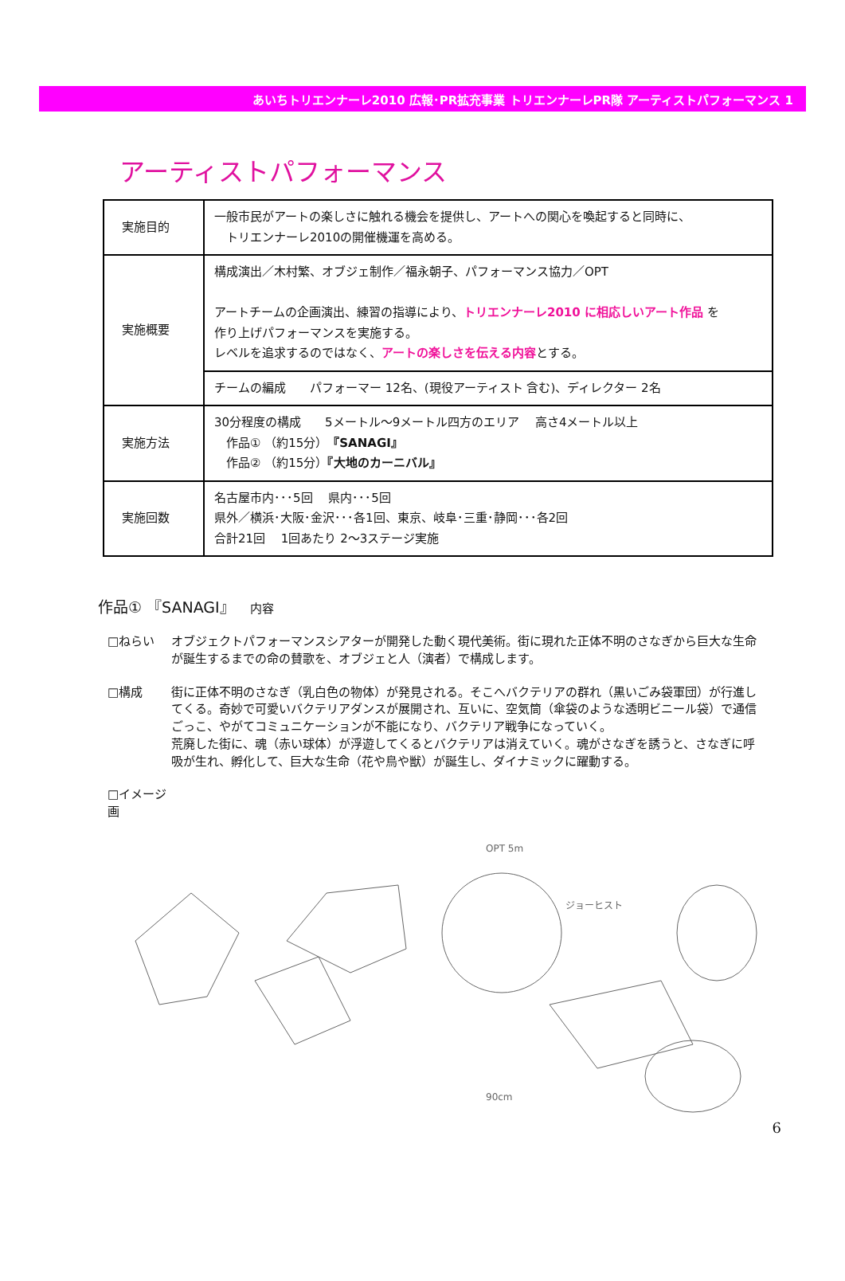あいちトリエンナーレ2010 広報･PR拡充事業 トリエンナーレPR隊 アーティストパフォーマンス 1
アーティストパフォーマンス
| 実施目的 | 一般市民がアートの楽しさに触れる機会を提供し、アートへの関心を喚起すると同時に、 トリエンナーレ2010の開催機運を高める。 |
| 実施概要 | 構成演出／木村繁、オブジェ制作／福永朝子、パフォーマンス協力／OPT アートチームの企画演出、練習の指導により、 トリエンナーレ2010 に相応しいアート作品 を 作り上げパフォーマンスを実施する。 レベルを追求するのではなく、 アートの楽しさを伝える内容 とする。 |
| | チームの編成 パフォーマー 12名、(現役アーティスト 含む)、ディレクター 2名 |
| 実施方法 | 30分程度の構成 5メートル～9メートル四方のエリア 高さ4メートル以上 作品① （約15分） 『SANAGI』 作品② （約15分） 『大地のカーニバル』 |
| 実施回数 | 名古屋市内･･･5回 県内･･･5回 県外／横浜･大阪･金沢･･･各1回、東京、岐阜･三重･静岡･･･各2回 合計21回 1回あたり 2～3ステージ実施 |
作品① 『SANAGI』　内容
□ねらい オブジェクトパフォーマンスシアターが開発した動く現代美術。街に現れた正体不明のさなぎから巨大な生命が誕生するまでの命の賛歌を、オブジェと人（演者）で構成します。
□構成 街に正体不明のさなぎ（乳白色の物体）が発見される。そこへバクテリアの群れ（黒いごみ袋軍団）が行進してくる。奇妙で可愛いバクテリアダンスが展開され、互いに、空気筒（傘袋のような透明ビニール袋）で通信ごっこ、やがてコミュニケーションが不能になり、バクテリア戦争になっていく。
荒廃した街に、魂（赤い球体）が浮遊してくるとバクテリアは消えていく。魂がさなぎを誘うと、さなぎに呼吸が生れ、孵化して、巨大な生命（花や鳥や獣）が誕生し、ダイナミックに躍動する。
□イメージ画
OPT 5m
ジョーヒスト
90cm
6